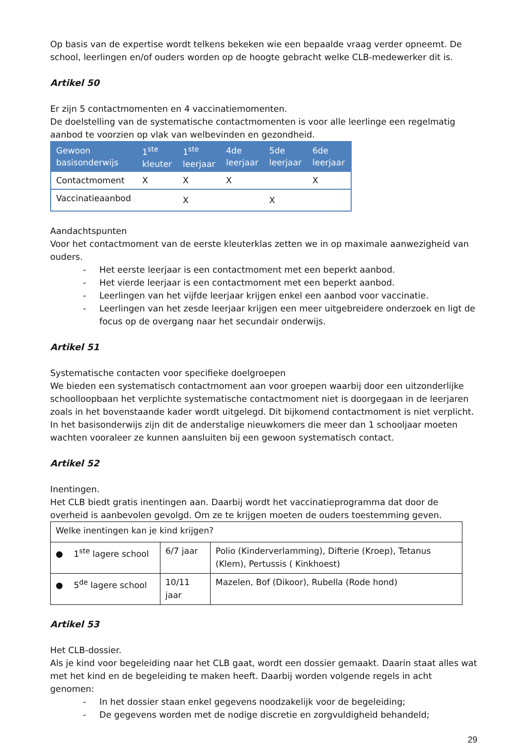Op basis van de expertise wordt telkens bekeken wie een bepaalde vraag verder opneemt. De school, leerlingen en/of ouders worden op de hoogte gebracht welke CLB-medewerker dit is.
Artikel 50
Er zijn 5 contactmomenten en 4 vaccinatiemomenten.
De doelstelling van de systematische contactmomenten is voor alle leerlinge een regelmatig aanbod te voorzien op vlak van welbevinden en gezondheid.
| Gewoon basisonderwijs | 1<sup>ste</sup> kleuter | 1<sup>ste</sup> leerjaar | 4de leerjaar | 5de leerjaar | 6de leerjaar |
| --- | --- | --- | --- | --- | --- |
| Contactmoment | X | X | X | | X |
| Vaccinatieaanbod | | X | | X | |
Aandachtspunten
Voor het contactmoment van de eerste kleuterklas zetten we in op maximale aanwezigheid van ouders.
- Het eerste leerjaar is een contactmoment met een beperkt aanbod.
- Het vierde leerjaar is een contactmoment met een beperkt aanbod.
- Leerlingen van het vijfde leerjaar krijgen enkel een aanbod voor vaccinatie.
- Leerlingen van het zesde leerjaar krijgen een meer uitgebreidere onderzoek en ligt de focus op de overgang naar het secundair onderwijs.
Artikel 51
Systematische contacten voor specifieke doelgroepen
We bieden een systematisch contactmoment aan voor groepen waarbij door een uitzonderlijke schoolloopbaan het verplichte systematische contactmoment niet is doorgegaan in de leerjaren zoals in het bovenstaande kader wordt uitgelegd. Dit bijkomend contactmoment is niet verplicht. In het basisonderwijs zijn dit de anderstalige nieuwkomers die meer dan 1 schooljaar moeten wachten vooraleer ze kunnen aansluiten bij een gewoon systematisch contact.
Artikel 52
Inentingen.
Het CLB biedt gratis inentingen aan. Daarbij wordt het vaccinatieprogramma dat door de overheid is aanbevolen gevolgd. Om ze te krijgen moeten de ouders toestemming geven.
| Welke inentingen kan je kind krijgen? | | |
| ● 1<sup>ste</sup> lagere school | 6/7 jaar | Polio (Kinderverlamming), Difterie (Kroep), Tetanus (Klem), Pertussis ( Kinkhoest) |
| ● 5<sup>de</sup> lagere school | 10/11 jaar | Mazelen, Bof (Dikoor), Rubella (Rode hond) |
Artikel 53
Het CLB-dossier.
Als je kind voor begeleiding naar het CLB gaat, wordt een dossier gemaakt. Daarin staat alles wat met het kind en de begeleiding te maken heeft. Daarbij worden volgende regels in acht genomen:
- In het dossier staan enkel gegevens noodzakelijk voor de begeleiding;
- De gegevens worden met de nodige discretie en zorgvuldigheid behandeld;
29